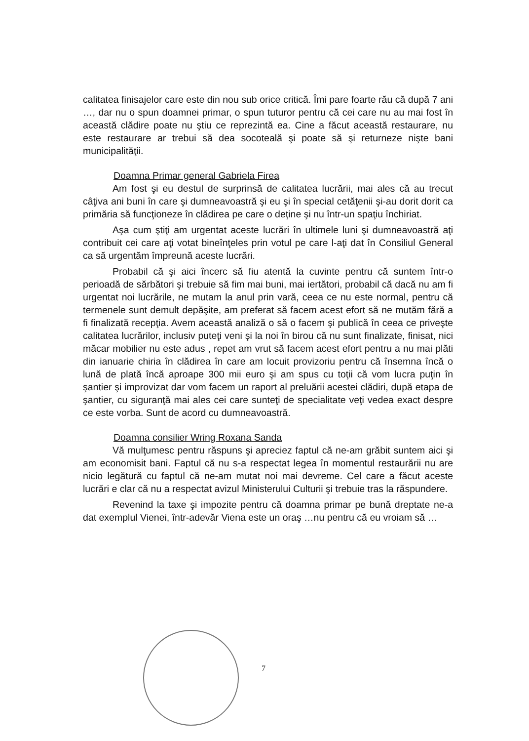calitatea finisajelor care este din nou sub orice critică. Îmi pare foarte rău că după 7 ani …, dar nu o spun doamnei primar, o spun tuturor pentru că cei care nu au mai fost în această clădire poate nu ştiu ce reprezintă ea. Cine a făcut această restaurare, nu este restaurare ar trebui să dea socoteală şi poate să şi returneze nişte bani municipalităţii.
Doamna Primar general Gabriela Firea
Am fost şi eu destul de surprinsă de calitatea lucrării, mai ales că au trecut câţiva ani buni în care şi dumneavoastră şi eu şi în special cetăţenii şi-au dorit dorit ca primăria să funcţioneze în clădirea pe care o deţine şi nu într-un spaţiu închiriat.
Aşa cum ştiţi am urgentat aceste lucrări în ultimele luni şi dumneavoastră aţi contribuit cei care aţi votat bineînţeles prin votul pe care l-aţi dat în Consiliul General ca să urgentăm împreună aceste lucrări.
Probabil că şi aici încerc să fiu atentă la cuvinte pentru că suntem într-o perioadă de sărbători şi trebuie să fim mai buni, mai iertători, probabil că dacă nu am fi urgentat noi lucrările, ne mutam la anul prin vară, ceea ce nu este normal, pentru că termenele sunt demult depăşite, am preferat să facem acest efort să ne mutăm fără a fi finalizată recepţia. Avem această analiză o să o facem şi publică în ceea ce priveşte calitatea lucrărilor, inclusiv puteţi veni şi la noi în birou că nu sunt finalizate, finisat, nici măcar mobilier nu este adus , repet am vrut să facem acest efort pentru a nu mai plăti din ianuarie chiria în clădirea în care am locuit provizoriu pentru că însemna încă o lună de plată încă aproape 300 mii euro şi am spus cu toţii că vom lucra puţin în şantier şi improvizat dar vom facem un raport al preluării acestei clădiri, după etapa de şantier, cu siguranţă mai ales cei care sunteţi de specialitate veţi vedea exact despre ce este vorba. Sunt de acord cu dumneavoastră.
Doamna consilier Wring Roxana Sanda
Vă mulţumesc pentru răspuns şi apreciez faptul că ne-am grăbit suntem aici şi am economisit bani. Faptul că nu s-a respectat legea în momentul restaurării nu are nicio legătură cu faptul că ne-am mutat noi mai devreme. Cel care a făcut aceste lucrări e clar că nu a respectat avizul Ministerului Culturii şi trebuie tras la răspundere.
Revenind la taxe şi impozite pentru că doamna primar pe bună dreptate ne-a dat exemplul Vienei, într-adevăr Viena este un oraş …nu pentru că eu vroiam să …
7